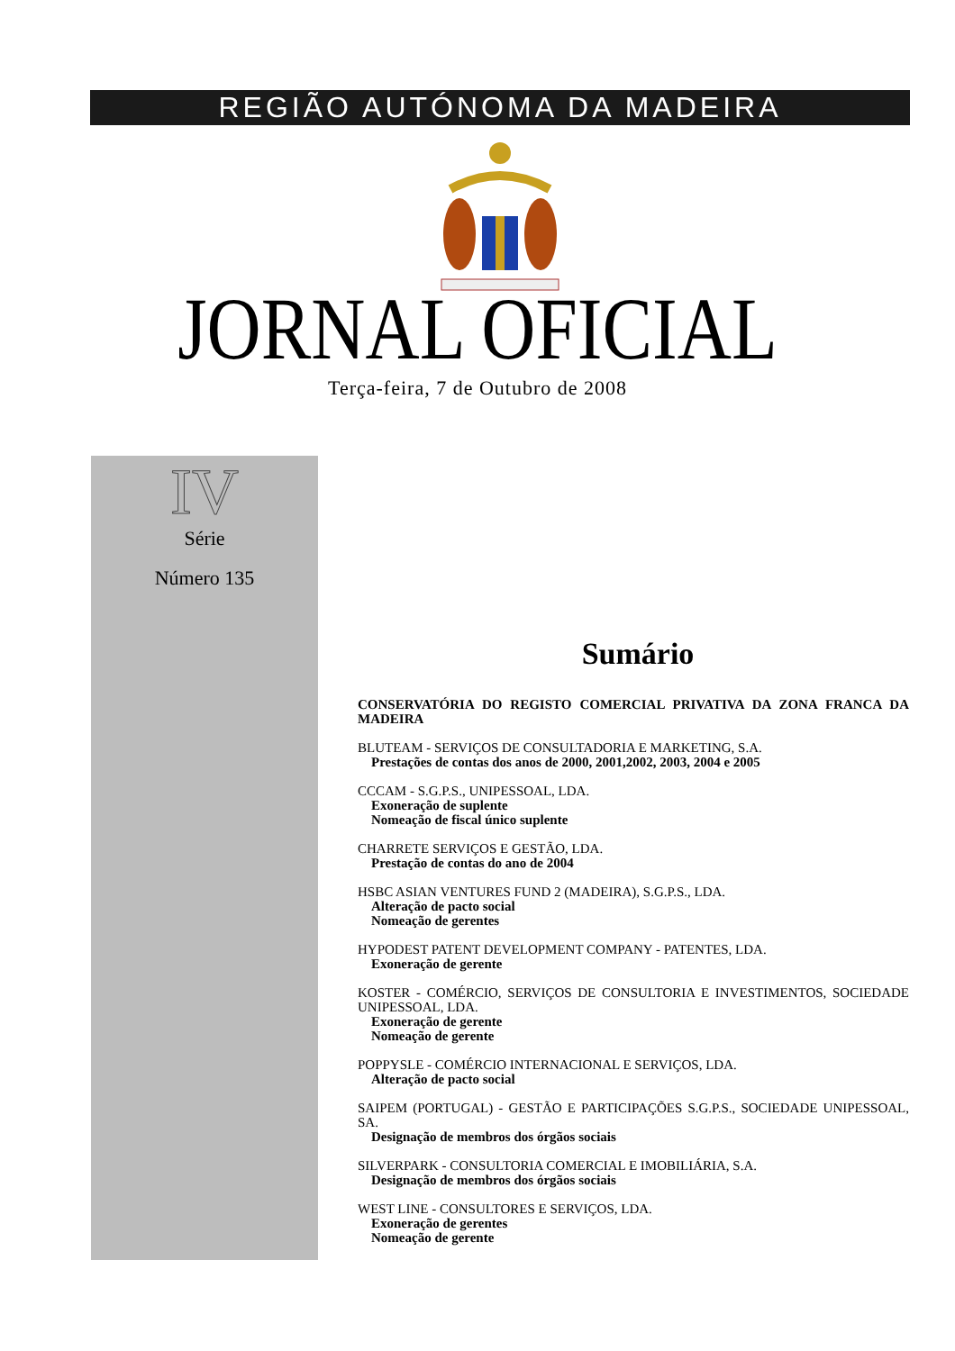REGIÃO AUTÓNOMA DA MADEIRA
JORNAL OFICIAL Terça-feira, 7 de Outubro de 2008
IV
Série
Número 135
Sumário
CONSERVATÓRIA DO REGISTO COMERCIAL PRIVATIVA DA ZONA FRANCA DA MADEIRA
BLUTEAM - SERVIÇOS DE CONSULTADORIA E MARKETING, S.A.
Prestações de contas dos anos de 2000, 2001,2002, 2003, 2004 e 2005
CCCAM - S.G.P.S., UNIPESSOAL, LDA.
Exoneração de suplente
Nomeação de fiscal único suplente
CHARRETE SERVIÇOS E GESTÃO, LDA.
Prestação de contas do ano de 2004
HSBC ASIAN VENTURES FUND 2 (MADEIRA), S.G.P.S., LDA.
Alteração de pacto social
Nomeação de gerentes
HYPODEST PATENT DEVELOPMENT COMPANY - PATENTES, LDA.
Exoneração de gerente
KOSTER - COMÉRCIO, SERVIÇOS DE CONSULTORIA E INVESTIMENTOS, SOCIEDADE UNIPESSOAL, LDA.
Exoneração de gerente
Nomeação de gerente
POPPYSLE - COMÉRCIO INTERNACIONAL E SERVIÇOS, LDA.
Alteração de pacto social
SAIPEM (PORTUGAL) - GESTÃO E PARTICIPAÇÕES S.G.P.S., SOCIEDADE UNIPESSOAL, SA.
Designação de membros dos órgãos sociais
SILVERPARK - CONSULTORIA COMERCIAL E IMOBILIÁRIA, S.A.
Designação de membros dos órgãos sociais
WEST LINE - CONSULTORES E SERVIÇOS, LDA.
Exoneração de gerentes
Nomeação de gerente